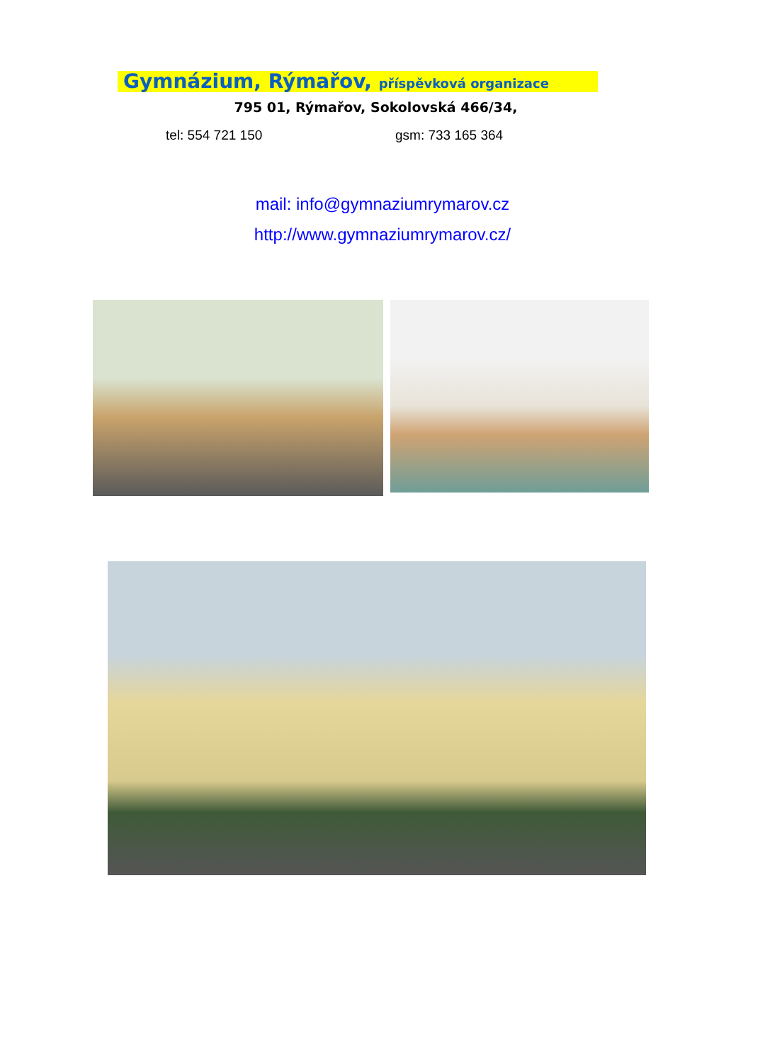Gymnázium, Rýmařov, příspěvková organizace
795 01, Rýmařov, Sokolovská 466/34,
tel: 554 721 150 gsm: 733 165 364
mail: info@gymnaziumrymarov.cz
http://www.gymnaziumrymarov.cz/